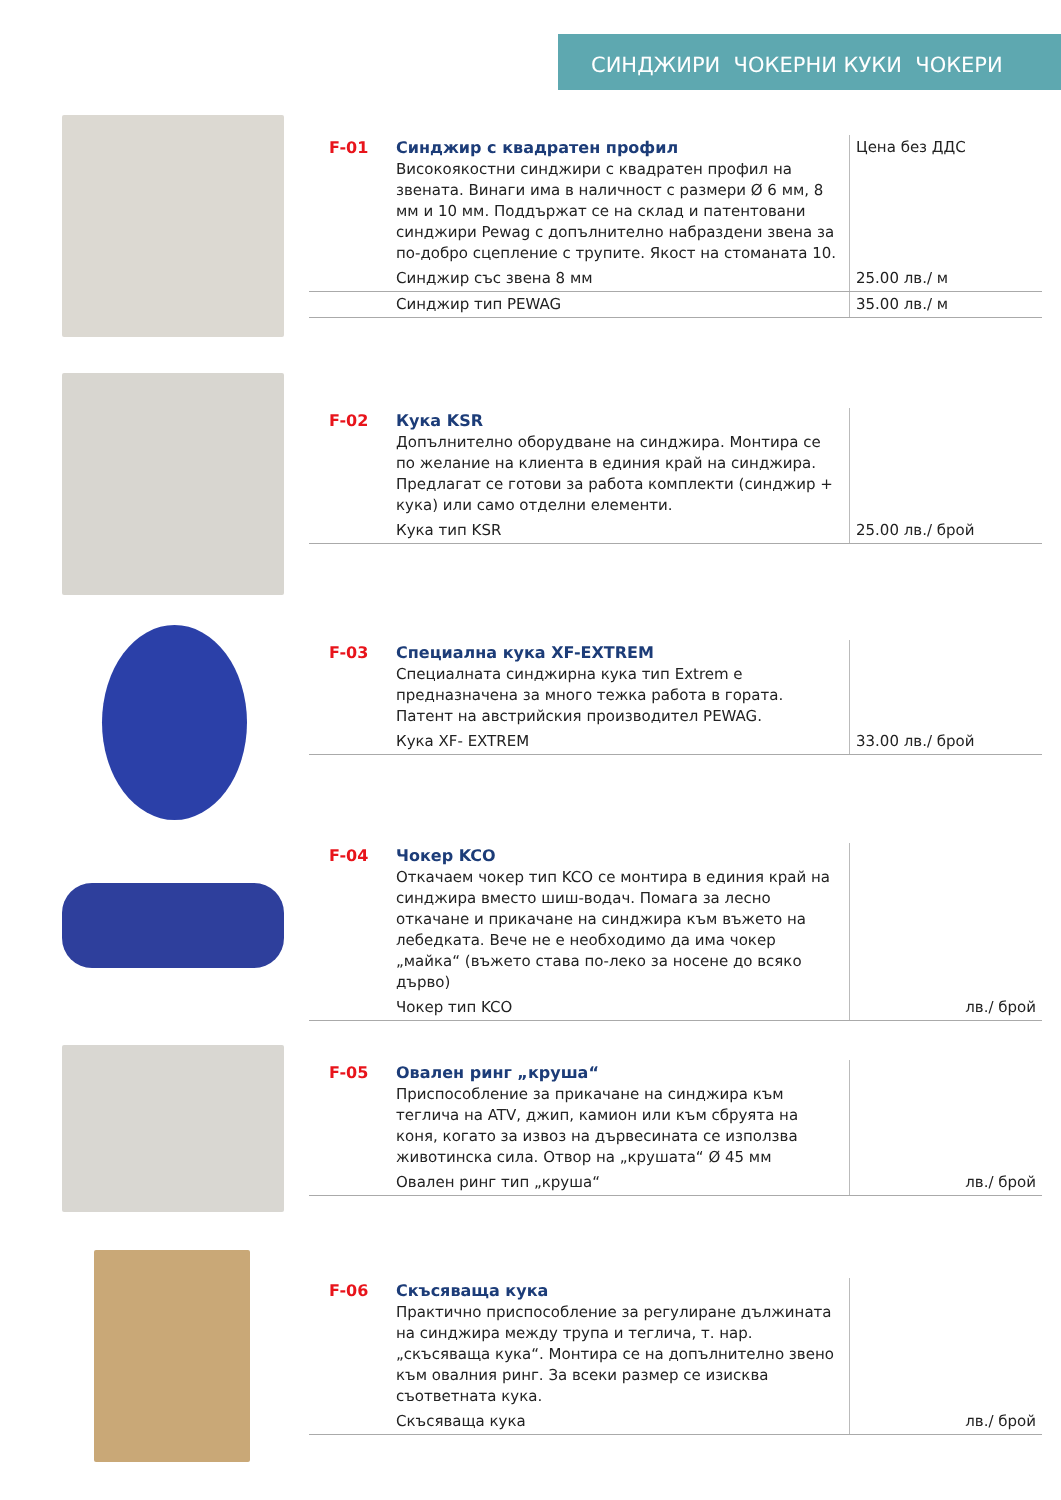СИНДЖИРИ ЧОКЕРНИ КУКИ ЧОКЕРИ
| F-01 | Синджир с квадратен профил Високоякостни синджири с квадратен профил на звената. Винаги има в наличност с размери Ø 6 мм, 8 мм и 10 мм. Поддържат се на склад и патентовани синджири Pewag с допълнително набраздени звена за по-добро сцепление с трупите. Якост на стоманата 10. | Цена без ДДС |
| | Синджир със звена 8 мм | 25.00 лв./ м |
| | Синджир тип PEWAG | 35.00 лв./ м |
| F-02 | Кука KSR Допълнително оборудване на синджира. Монтира се по желание на клиента в единия край на синджира. Предлагат се готови за работа комплекти (синджир + кука) или само отделни елементи. | |
| | Кука тип KSR | 25.00 лв./ брой |
| F-03 | Специална кука XF-EXTREM Специалната синджирна кука тип Extrem е предназначена за много тежка работа в гората. Патент на австрийския производител PEWAG. | |
| | Кука XF- EXTREM | 33.00 лв./ брой |
| F-04 | Чокер KCO Откачаем чокер тип KCO се монтира в единия край на синджира вместо шиш-водач. Помага за лесно откачане и прикачане на синджира към въжето на лебедката. Вече не е необходимо да има чокер „майка“ (въжето става по-леко за носене до всяко дърво) | |
| | Чокер тип KCO | лв./ брой |
| F-05 | Овален ринг „круша“ Приспособление за прикачане на синджира към теглича на ATV, джип, камион или към сбруята на коня, когато за извоз на дървесината се използва животинска сила. Отвор на „крушата“ Ø 45 мм | |
| | Овален ринг тип „круша“ | лв./ брой |
| F-06 | Скъсяваща кука Практично приспособление за регулиране дължината на синджира между трупа и теглича, т. нар. „скъсяваща кука“. Монтира се на допълнително звено към овалния ринг. За всеки размер се изисква съответната кука. | |
| | Скъсяваща кука | лв./ брой |